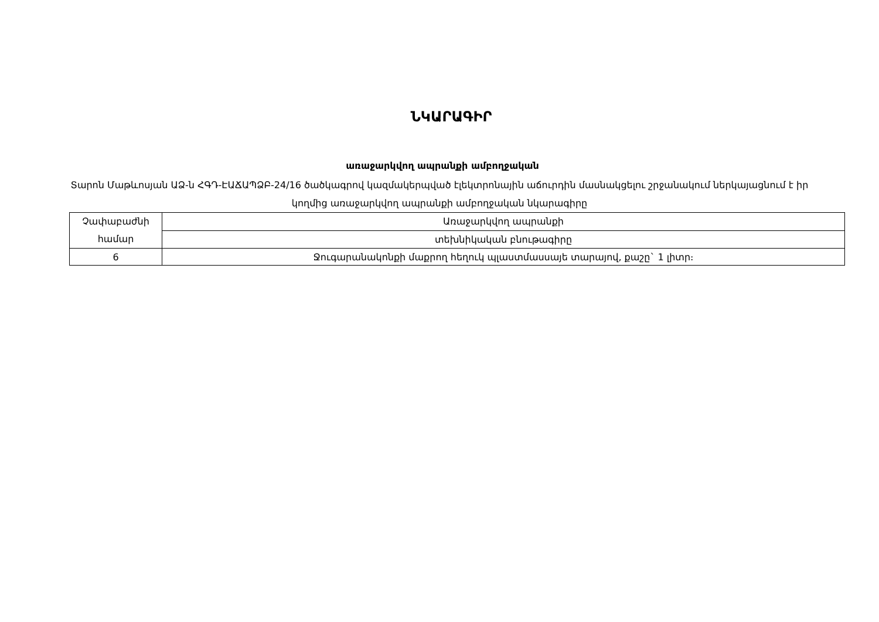ՆԿԱՐԱԳԻՐ
առաջարկվող ապրանքի ամբողջական
Տարոն Մաթևոսյան ԱՁ-ն ՀԳԴ-ԷԱՃԱՊՁԲ-24/16 ծածկագրով կազմակերպված էլեկտրոնային աճուրդին մասնակցելու շրջանակում ներկայացնում է իր կողմից առաջարկվող ապրանքի ամբողջական նկարագիրը
| Չափաբաժնի համար | Առաջարկվող ապրանքի |
| | տեխնիկական բնութագիրը |
| 6 | Ջուգարանակոնքի մաքրող հեղուկ պլաստմասսայե տարայով, քաշը` 1 լիտր։ |